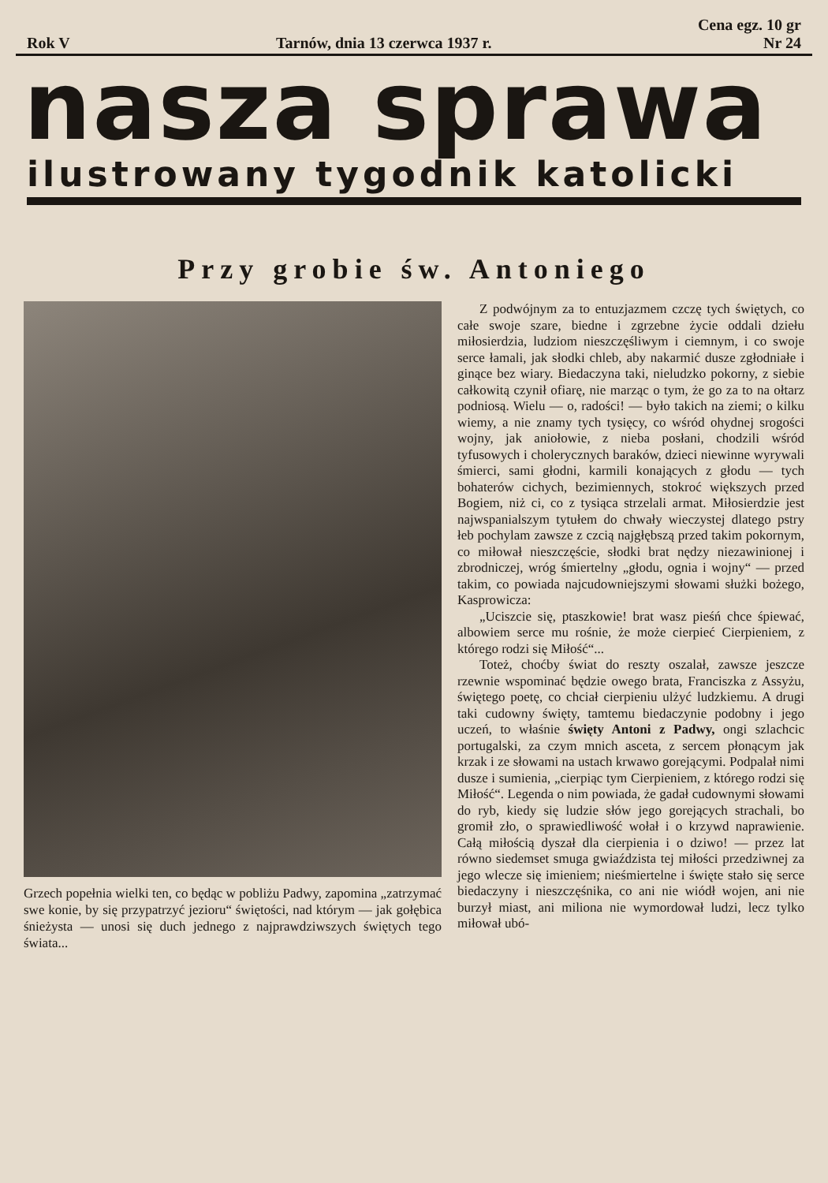Rok V Tarnów, dnia 13 czerwca 1937 r. Cena egz. 10 gr
Nr 24
nasza sprawa
ilustrowany tygodnik katolicki
Przy grobie św. Antoniego
Grzech popełnia wielki ten, co będąc w pobliżu Padwy, zapomina „zatrzymać swe konie, by się przypatrzyć jezioru“ świętości, nad którym — jak gołębica śnieżysta — unosi się duch jednego z najprawdziwszych świętych tego świata...
Z podwójnym za to entuzjazmem czczę tych świętych, co całe swoje szare, biedne i zgrzebne życie oddali dziełu miłosierdzia, ludziom nieszczęśliwym i ciemnym, i co swoje serce łamali, jak słodki chleb, aby nakarmić dusze zgłodniałe i ginące bez wiary. Biedaczyna taki, nieludzko pokorny, z siebie całkowitą czynił ofiarę, nie marząc o tym, że go za to na ołtarz podniosą. Wielu — o, radości! — było takich na ziemi; o kilku wiemy, a nie znamy tych tysięcy, co wśród ohydnej srogości wojny, jak aniołowie, z nieba posłani, chodzili wśród tyfusowych i cholerycznych baraków, dzieci niewinne wyrywali śmierci, sami głodni, karmili konających z głodu — tych bohaterów cichych, bezimiennych, stokroć większych przed Bogiem, niż ci, co z tysiąca strzelali armat. Miłosierdzie jest najwspanialszym tytułem do chwały wieczystej dlatego pstry łeb pochylam zawsze z czcią najgłębszą przed takim pokornym, co miłował nieszczęście, słodki brat nędzy niezawinionej i zbrodniczej, wróg śmiertelny „głodu, ognia i wojny“ — przed takim, co powiada najcudowniejszymi słowami służki bożego, Kasprowicza:
„Uciszcie się, ptaszkowie! brat wasz pieśń chce śpiewać, albowiem serce mu rośnie, że może cierpieć Cierpieniem, z którego rodzi się Miłość“...
Toteż, choćby świat do reszty oszalał, zawsze jeszcze rzewnie wspominać będzie owego brata, Franciszka z Assyżu, świętego poetę, co chciał cierpieniu ulżyć ludzkiemu. A drugi taki cudowny święty, tamtemu biedaczynie podobny i jego uczeń, to właśnie święty Antoni z Padwy, ongi szlachcic portugalski, za czym mnich asceta, z sercem płonącym jak krzak i ze słowami na ustach krwawo gorejącymi. Podpalał nimi dusze i sumienia, „cierpiąc tym Cierpieniem, z którego rodzi się Miłość“. Legenda o nim powiada, że gadał cudownymi słowami do ryb, kiedy się ludzie słów jego gorejących strachali, bo gromił zło, o sprawiedliwość wołał i o krzywd naprawienie. Całą miłością dyszał dla cierpienia i o dziwo! — przez lat równo siedemset smuga gwiaździsta tej miłości przedziwnej za jego wlecze się imieniem; nieśmiertelne i święte stało się serce biedaczyny i nieszczęśnika, co ani nie wiódł wojen, ani nie burzył miast, ani miliona nie wymordował ludzi, lecz tylko miłował ubó-